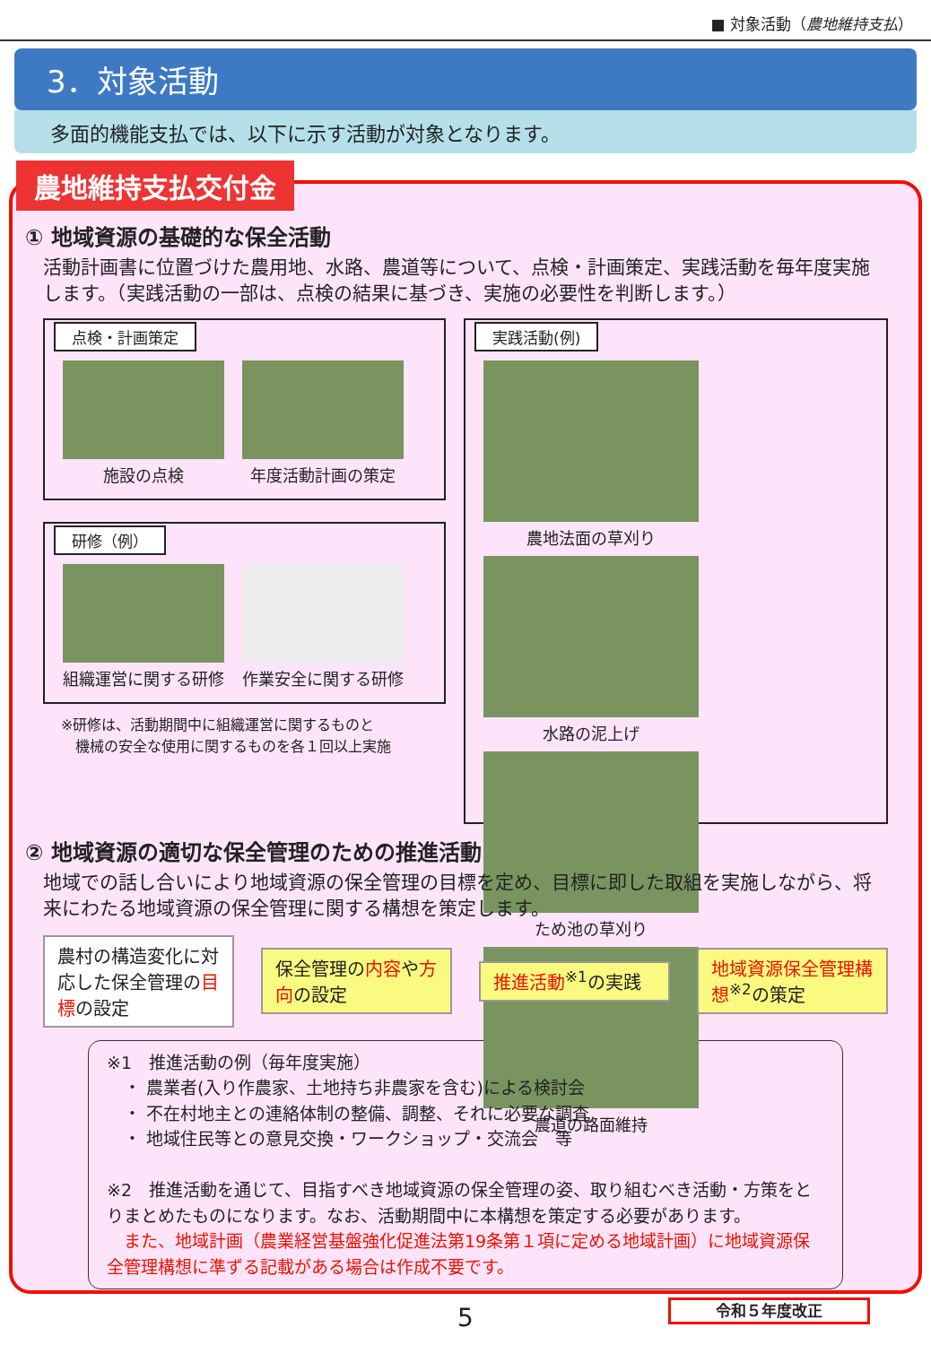■ 対象活動（農地維持支払）
3．対象活動
多面的機能支払では、以下に示す活動が対象となります。
農地維持支払交付金
① 地域資源の基礎的な保全活動
活動計画書に位置づけた農用地、水路、農道等について、点検・計画策定、実践活動を毎年度実施します。（実践活動の一部は、点検の結果に基づき、実施の必要性を判断します。）
点検・計画策定
施設の点検 年度活動計画の策定
研修（例）
組織運営に関する研修 作業安全に関する研修
※研修は、活動期間中に組織運営に関するものと
　機械の安全な使用に関するものを各１回以上実施
実践活動(例)
農地法面の草刈り 水路の泥上げ ため池の草刈り 農道の路面維持
② 地域資源の適切な保全管理のための推進活動
地域での話し合いにより地域資源の保全管理の目標を定め、目標に即した取組を実施しながら、将来にわたる地域資源の保全管理に関する構想を策定します。
農村の構造変化に対応した保全管理の目標の設定
保全管理の内容や方向の設定 推進活動<sup>※1</sup>の実践 地域資源保全管理構想<sup>※2</sup>の策定
※1　推進活動の例（毎年度実施）
　・ 農業者(入り作農家、土地持ち非農家を含む)による検討会
　・ 不在村地主との連絡体制の整備、調整、それに必要な調査
　・ 地域住民等との意見交換・ワークショップ・交流会　等
※2　推進活動を通じて、目指すべき地域資源の保全管理の姿、取り組むべき活動・方策をとりまとめたものになります。なお、活動期間中に本構想を策定する必要があります。
　また、地域計画（農業経営基盤強化促進法第19条第１項に定める地域計画）に地域資源保全管理構想に準ずる記載がある場合は作成不要です。
令和５年度改正
5